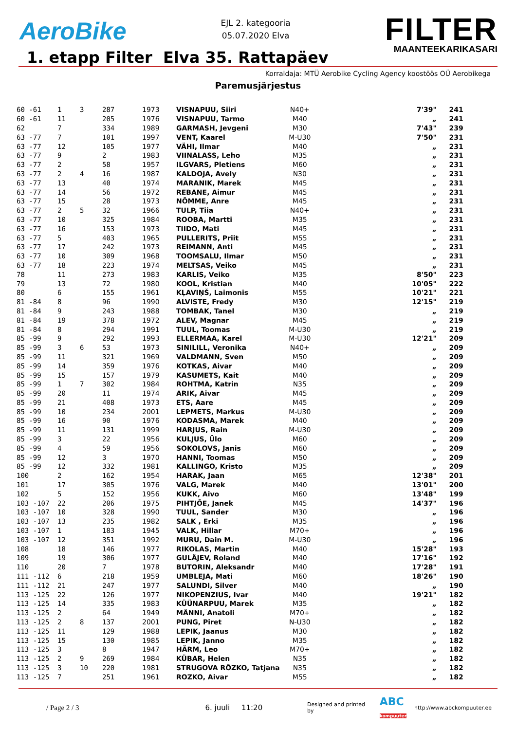AeroBike
EJL 2. kategooria
05.07.2020 Elva
FILTER
MAANTEEKARIKASARI
1. etapp Filter Elva 35. Rattapäev
Korraldaja: MTÜ Aerobike Cycling Agency koostöös OÜ Aerobikega
Paremusjärjestus
| 60 -61 | 1 | 3 | 287 | 1973 | VISNAPUU, Siiri | N40+ | 7'39" | 241 |
| 60 -61 | 11 | | 205 | 1976 | VISNAPUU, Tarmo | M40 | „ | 241 |
| 62 | 7 | | 334 | 1989 | GARMASH, Jevgeni | M30 | 7'43" | 239 |
| 63 -77 | 7 | | 101 | 1997 | VENT, Kaarel | M-U30 | 7'50" | 231 |
| 63 -77 | 12 | | 105 | 1977 | VÄHI, Ilmar | M40 | „ | 231 |
| 63 -77 | 9 | | 2 | 1983 | VIINALASS, Leho | M35 | „ | 231 |
| 63 -77 | 2 | | 58 | 1957 | ILGVARS, Pletiens | M60 | „ | 231 |
| 63 -77 | 2 | 4 | 16 | 1987 | KALDOJA, Avely | N30 | „ | 231 |
| 63 -77 | 13 | | 40 | 1974 | MARANIK, Marek | M45 | „ | 231 |
| 63 -77 | 14 | | 56 | 1972 | REBANE, Aimur | M45 | „ | 231 |
| 63 -77 | 15 | | 28 | 1973 | NÕMME, Anre | M45 | „ | 231 |
| 63 -77 | 2 | 5 | 32 | 1966 | TULP, Tiia | N40+ | „ | 231 |
| 63 -77 | 10 | | 325 | 1984 | ROOBA, Martti | M35 | „ | 231 |
| 63 -77 | 16 | | 153 | 1973 | TIIDO, Mati | M45 | „ | 231 |
| 63 -77 | 5 | | 403 | 1965 | PULLERITS, Priit | M55 | „ | 231 |
| 63 -77 | 17 | | 242 | 1973 | REIMANN, Anti | M45 | „ | 231 |
| 63 -77 | 10 | | 309 | 1968 | TOOMSALU, Ilmar | M50 | „ | 231 |
| 63 -77 | 18 | | 223 | 1974 | MELTSAS, Veiko | M45 | „ | 231 |
| 78 | 11 | | 273 | 1983 | KARLIS, Veiko | M35 | 8'50" | 223 |
| 79 | 13 | | 72 | 1980 | KOOL, Kristian | M40 | 10'05" | 222 |
| 80 | 6 | | 155 | 1961 | KĻAVIŅŠ, Laimonis | M55 | 10'21" | 221 |
| 81 -84 | 8 | | 96 | 1990 | ALVISTE, Fredy | M30 | 12'15" | 219 |
| 81 -84 | 9 | | 243 | 1988 | TOMBAK, Tanel | M30 | „ | 219 |
| 81 -84 | 19 | | 378 | 1972 | ALEV, Magnar | M45 | „ | 219 |
| 81 -84 | 8 | | 294 | 1991 | TUUL, Toomas | M-U30 | „ | 219 |
| 85 -99 | 9 | | 292 | 1993 | ELLERMAA, Karel | M-U30 | 12'21" | 209 |
| 85 -99 | 3 | 6 | 53 | 1973 | SINILILL, Veronika | N40+ | „ | 209 |
| 85 -99 | 11 | | 321 | 1969 | VALDMANN, Sven | M50 | „ | 209 |
| 85 -99 | 14 | | 359 | 1976 | KOTKAS, Aivar | M40 | „ | 209 |
| 85 -99 | 15 | | 157 | 1979 | KASUMETS, Kait | M40 | „ | 209 |
| 85 -99 | 1 | 7 | 302 | 1984 | ROHTMA, Katrin | N35 | „ | 209 |
| 85 -99 | 20 | | 11 | 1974 | ARIK, Aivar | M45 | „ | 209 |
| 85 -99 | 21 | | 408 | 1973 | ETS, Aare | M45 | „ | 209 |
| 85 -99 | 10 | | 234 | 2001 | LEPMETS, Markus | M-U30 | „ | 209 |
| 85 -99 | 16 | | 90 | 1976 | KODASMA, Marek | M40 | „ | 209 |
| 85 -99 | 11 | | 131 | 1999 | HARJUS, Rain | M-U30 | „ | 209 |
| 85 -99 | 3 | | 22 | 1956 | KULJUS, Ülo | M60 | „ | 209 |
| 85 -99 | 4 | | 59 | 1956 | SOKOLOVS, Janis | M60 | „ | 209 |
| 85 -99 | 12 | | 3 | 1970 | HANNI, Toomas | M50 | „ | 209 |
| 85 -99 | 12 | | 332 | 1981 | KALLINGO, Kristo | M35 | „ | 209 |
| 100 | 2 | | 162 | 1954 | HARAK, Jaan | M65 | 12'38" | 201 |
| 101 | 17 | | 305 | 1976 | VALG, Marek | M40 | 13'01" | 200 |
| 102 | 5 | | 152 | 1956 | KUKK, Aivo | M60 | 13'48" | 199 |
| 103 -107 | 22 | | 206 | 1975 | PIHTJÕE, Janek | M45 | 14'37" | 196 |
| 103 -107 | 10 | | 328 | 1990 | TUUL, Sander | M30 | „ | 196 |
| 103 -107 | 13 | | 235 | 1982 | SALK , Erki | M35 | „ | 196 |
| 103 -107 | 1 | | 183 | 1945 | VALK, Hillar | M70+ | „ | 196 |
| 103 -107 | 12 | | 351 | 1992 | MURU, Dain M. | M-U30 | „ | 196 |
| 108 | 18 | | 146 | 1977 | RIKOLAS, Martin | M40 | 15'28" | 193 |
| 109 | 19 | | 306 | 1977 | GULÄJEV, Roland | M40 | 17'16" | 192 |
| 110 | 20 | | 7 | 1978 | BUTORIN, Aleksandr | M40 | 17'28" | 191 |
| 111 -112 | 6 | | 218 | 1959 | UMBLEJA, Mati | M60 | 18'26" | 190 |
| 111 -112 | 21 | | 247 | 1977 | SALUNDI, Silver | M40 | „ | 190 |
| 113 -125 | 22 | | 126 | 1977 | NIKOPENZIUS, Ivar | M40 | 19'21" | 182 |
| 113 -125 | 14 | | 335 | 1983 | KÜÜNARPUU, Marek | M35 | „ | 182 |
| 113 -125 | 2 | | 64 | 1949 | MÄNNI, Anatoli | M70+ | „ | 182 |
| 113 -125 | 2 | 8 | 137 | 2001 | PUNG, Piret | N-U30 | „ | 182 |
| 113 -125 | 11 | | 129 | 1988 | LEPIK, Jaanus | M30 | „ | 182 |
| 113 -125 | 15 | | 130 | 1985 | LEPIK, Janno | M35 | „ | 182 |
| 113 -125 | 3 | | 8 | 1947 | HÄRM, Leo | M70+ | „ | 182 |
| 113 -125 | 2 | 9 | 269 | 1984 | KÜBAR, Helen | N35 | „ | 182 |
| 113 -125 | 3 | 10 | 220 | 1981 | STRUGOVA RÕZKO, Tatjana | N35 | „ | 182 |
| 113 -125 | 7 | | 251 | 1961 | ROZKO, Aivar | M55 | „ | 182 |
/ Page 2 / 3 6. juuli 11:20 Designed and printed by ABC
kompuuter http://www.abckompuuter.ee